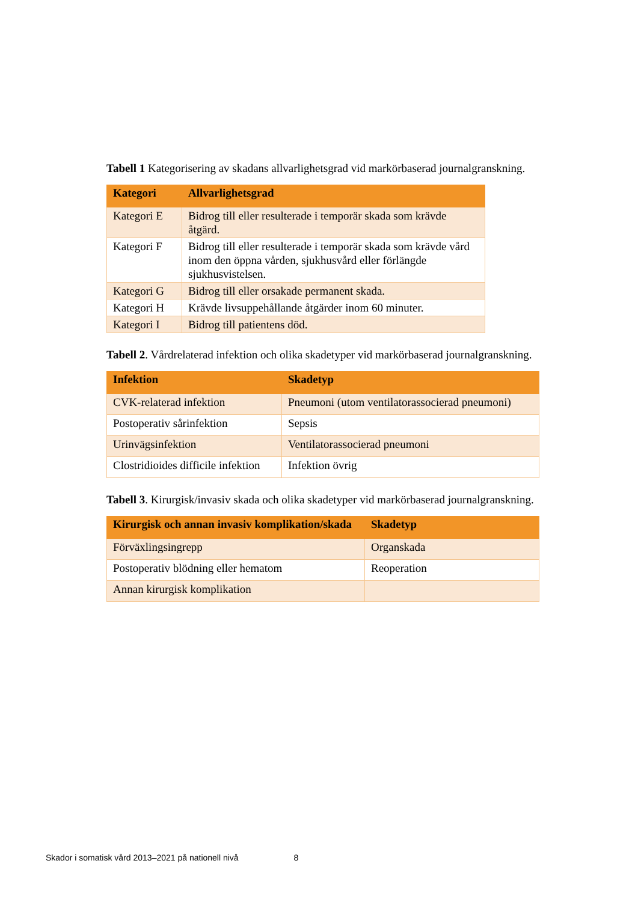Tabell 1 Kategorisering av skadans allvarlighetsgrad vid markörbaserad journalgranskning.
| Kategori | Allvarlighetsgrad |
| --- | --- |
| Kategori E | Bidrog till eller resulterade i temporär skada som krävde åtgärd. |
| Kategori F | Bidrog till eller resulterade i temporär skada som krävde vård inom den öppna vården, sjukhusvård eller förlängde sjukhusvistelsen. |
| Kategori G | Bidrog till eller orsakade permanent skada. |
| Kategori H | Krävde livsuppehållande åtgärder inom 60 minuter. |
| Kategori I | Bidrog till patientens död. |
Tabell 2. Vårdrelaterad infektion och olika skadetyper vid markörbaserad journalgranskning.
| Infektion | Skadetyp |
| --- | --- |
| CVK-relaterad infektion | Pneumoni (utom ventilatorassocierad pneumoni) |
| Postoperativ sårinfektion | Sepsis |
| Urinvägsinfektion | Ventilatorassocierad pneumoni |
| Clostridioides difficile infektion | Infektion övrig |
Tabell 3. Kirurgisk/invasiv skada och olika skadetyper vid markörbaserad journalgranskning.
| Kirurgisk och annan invasiv komplikation/skada | Skadetyp |
| --- | --- |
| Förväxlingsingrepp | Organskada |
| Postoperativ blödning eller hematom | Reoperation |
| Annan kirurgisk komplikation | |
Skador i somatisk vård 2013–2021 på nationell nivå 8